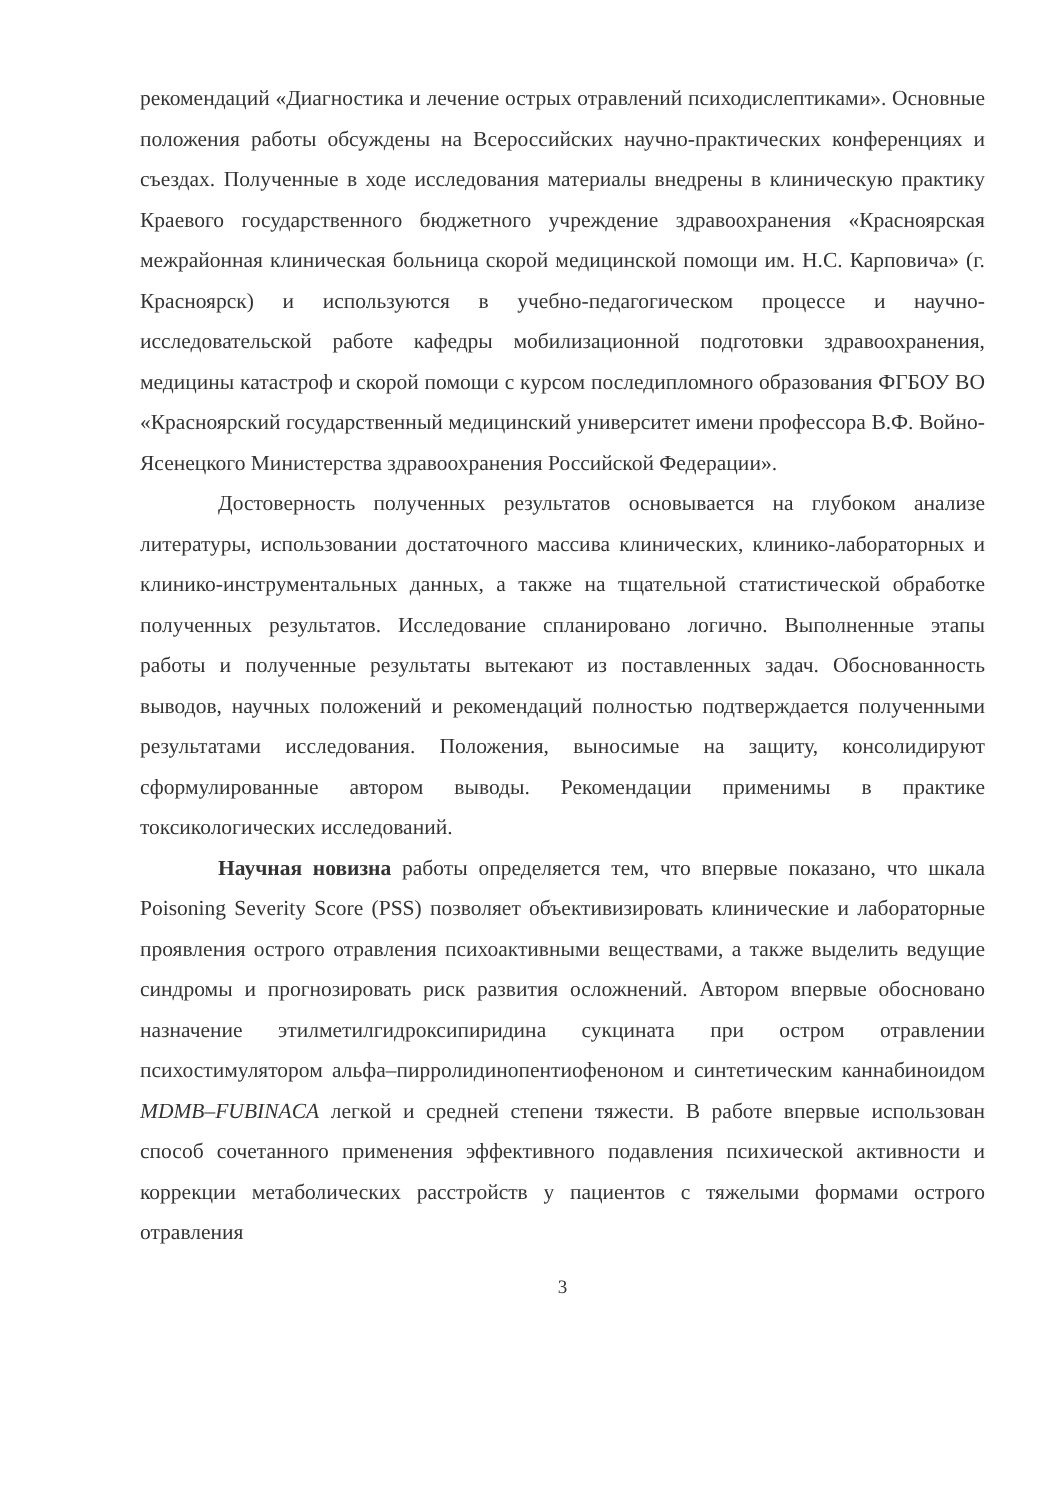рекомендаций «Диагностика и лечение острых отравлений психодислептиками». Основные положения работы обсуждены на Всероссийских научно-практических конференциях и съездах. Полученные в ходе исследования материалы внедрены в клиническую практику Краевого государственного бюджетного учреждение здравоохранения «Красноярская межрайонная клиническая больница скорой медицинской помощи им. Н.С. Карповича» (г. Красноярск) и используются в учебно-педагогическом процессе и научно-исследовательской работе кафедры мобилизационной подготовки здравоохранения, медицины катастроф и скорой помощи с курсом последипломного образования ФГБОУ ВО «Красноярский государственный медицинский университет имени профессора В.Ф. Войно-Ясенецкого Министерства здравоохранения Российской Федерации».
Достоверность полученных результатов основывается на глубоком анализе литературы, использовании достаточного массива клинических, клинико-лабораторных и клинико-инструментальных данных, а также на тщательной статистической обработке полученных результатов. Исследование спланировано логично. Выполненные этапы работы и полученные результаты вытекают из поставленных задач. Обоснованность выводов, научных положений и рекомендаций полностью подтверждается полученными результатами исследования. Положения, выносимые на защиту, консолидируют сформулированные автором выводы. Рекомендации применимы в практике токсикологических исследований.
Научная новизна работы определяется тем, что впервые показано, что шкала Poisoning Severity Score (PSS) позволяет объективизировать клинические и лабораторные проявления острого отравления психоактивными веществами, а также выделить ведущие синдромы и прогнозировать риск развития осложнений. Автором впервые обосновано назначение этилметилгидроксипиридина сукцината при остром отравлении психостимулятором альфа–пирролидинопентиофеноном и синтетическим каннабиноидом MDMB–FUBINACA легкой и средней степени тяжести. В работе впервые использован способ сочетанного применения эффективного подавления психической активности и коррекции метаболических расстройств у пациентов с тяжелыми формами острого отравления
3